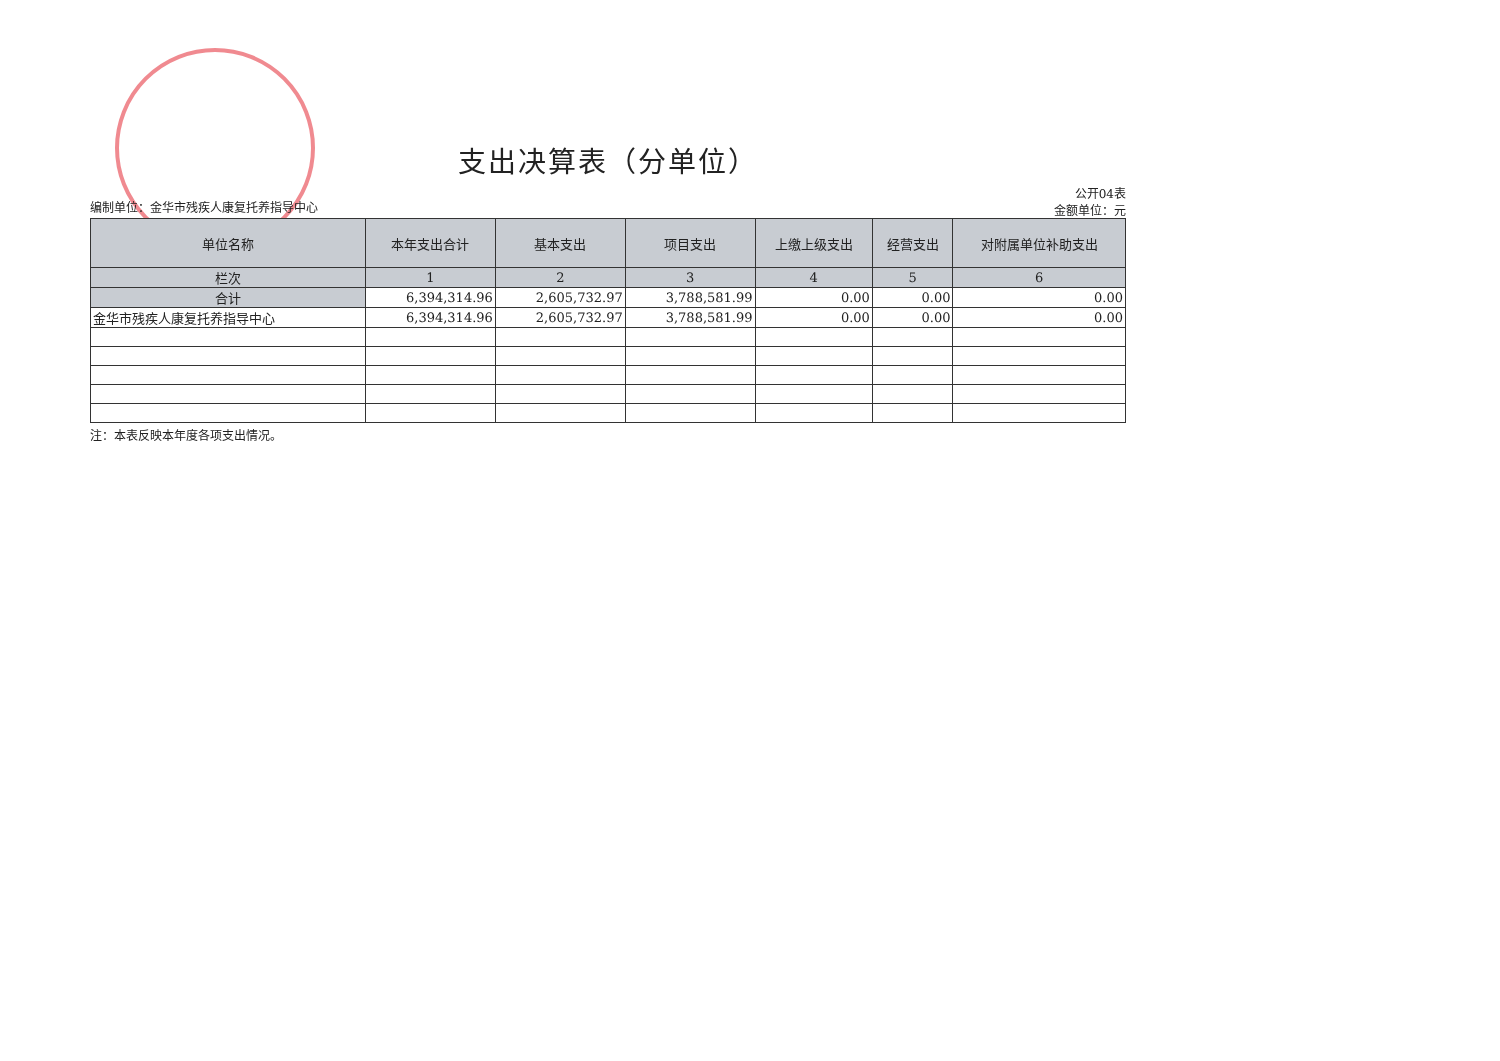支出决算表（分单位）
编制单位：金华市残疾人康复托养指导中心
公开04表
金额单位：元
| 单位名称 | 本年支出合计 | 基本支出 | 项目支出 | 上缴上级支出 | 经营支出 | 对附属单位补助支出 |
| --- | --- | --- | --- | --- | --- | --- |
| 栏次 | 1 | 2 | 3 | 4 | 5 | 6 |
| 合计 | 6,394,314.96 | 2,605,732.97 | 3,788,581.99 | 0.00 | 0.00 | 0.00 |
| 金华市残疾人康复托养指导中心 | 6,394,314.96 | 2,605,732.97 | 3,788,581.99 | 0.00 | 0.00 | 0.00 |
注：本表反映本年度各项支出情况。